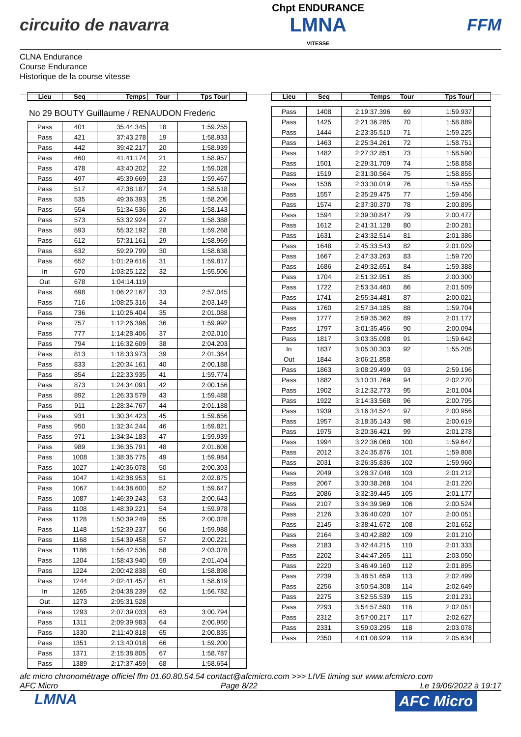circuito de navarra
Chpt ENDURANCE
LMNA
VITESSE
FFM
CLNA Endurance
Course Endurance
Historique de la course vitesse
| Lieu | Seq | Temps | Tour | Tps Tour | |
| --- | --- | --- | --- | --- | --- |
No 29 BOUTY Guillaume / RENAUDON Frederic
| Pass | 401 | 35:44.345 | 18 | 1:59.255 | |
| Pass | 421 | 37:43.278 | 19 | 1:58.933 | |
| Pass | 442 | 39:42.217 | 20 | 1:58.939 | |
| Pass | 460 | 41:41.174 | 21 | 1:58.957 | |
| Pass | 478 | 43:40.202 | 22 | 1:59.028 | |
| Pass | 497 | 45:39.669 | 23 | 1:59.467 | |
| Pass | 517 | 47:38.187 | 24 | 1:58.518 | |
| Pass | 535 | 49:36.393 | 25 | 1:58.206 | |
| Pass | 554 | 51:34.536 | 26 | 1:58.143 | |
| Pass | 573 | 53:32.924 | 27 | 1:58.388 | |
| Pass | 593 | 55:32.192 | 28 | 1:59.268 | |
| Pass | 612 | 57:31.161 | 29 | 1:58.969 | |
| Pass | 632 | 59:29.799 | 30 | 1:58.638 | |
| Pass | 652 | 1:01:29.616 | 31 | 1:59.817 | |
| In | 670 | 1:03:25.122 | 32 | 1:55.506 | |
| Out | 678 | 1:04:14.119 | | | |
| Pass | 698 | 1:06:22.167 | 33 | 2:57.045 | |
| Pass | 716 | 1:08:25.316 | 34 | 2:03.149 | |
| Pass | 736 | 1:10:26.404 | 35 | 2:01.088 | |
| Pass | 757 | 1:12:26.396 | 36 | 1:59.992 | |
| Pass | 777 | 1:14:28.406 | 37 | 2:02.010 | |
| Pass | 794 | 1:16:32.609 | 38 | 2:04.203 | |
| Pass | 813 | 1:18:33.973 | 39 | 2:01.364 | |
| Pass | 833 | 1:20:34.161 | 40 | 2:00.188 | |
| Pass | 854 | 1:22:33.935 | 41 | 1:59.774 | |
| Pass | 873 | 1:24:34.091 | 42 | 2:00.156 | |
| Pass | 892 | 1:26:33.579 | 43 | 1:59.488 | |
| Pass | 911 | 1:28:34.767 | 44 | 2:01.188 | |
| Pass | 931 | 1:30:34.423 | 45 | 1:59.656 | |
| Pass | 950 | 1:32:34.244 | 46 | 1:59.821 | |
| Pass | 971 | 1:34:34.183 | 47 | 1:59.939 | |
| Pass | 989 | 1:36:35.791 | 48 | 2:01.608 | |
| Pass | 1008 | 1:38:35.775 | 49 | 1:59.984 | |
| Pass | 1027 | 1:40:36.078 | 50 | 2:00.303 | |
| Pass | 1047 | 1:42:38.953 | 51 | 2:02.875 | |
| Pass | 1067 | 1:44:38.600 | 52 | 1:59.647 | |
| Pass | 1087 | 1:46:39.243 | 53 | 2:00.643 | |
| Pass | 1108 | 1:48:39.221 | 54 | 1:59.978 | |
| Pass | 1128 | 1:50:39.249 | 55 | 2:00.028 | |
| Pass | 1148 | 1:52:39.237 | 56 | 1:59.988 | |
| Pass | 1168 | 1:54:39.458 | 57 | 2:00.221 | |
| Pass | 1186 | 1:56:42.536 | 58 | 2:03.078 | |
| Pass | 1204 | 1:58:43.940 | 59 | 2:01.404 | |
| Pass | 1224 | 2:00:42.838 | 60 | 1:58.898 | |
| Pass | 1244 | 2:02:41.457 | 61 | 1:58.619 | |
| In | 1265 | 2:04:38.239 | 62 | 1:56.782 | |
| Out | 1273 | 2:05:31.528 | | | |
| Pass | 1293 | 2:07:39.033 | 63 | 3:00.794 | |
| Pass | 1311 | 2:09:39.983 | 64 | 2:00.950 | |
| Pass | 1330 | 2:11:40.818 | 65 | 2:00.835 | |
| Pass | 1351 | 2:13:40.018 | 66 | 1:59.200 | |
| Pass | 1371 | 2:15:38.805 | 67 | 1:58.787 | |
| Pass | 1389 | 2:17:37.459 | 68 | 1:58.654 | |
| Lieu | Seq | Temps | Tour | Tps Tour | |
| --- | --- | --- | --- | --- | --- |
| Pass | 1408 | 2:19:37.396 | 69 | 1:59.937 | |
| Pass | 1425 | 2:21:36.285 | 70 | 1:58.889 | |
| Pass | 1444 | 2:23:35.510 | 71 | 1:59.225 | |
| Pass | 1463 | 2:25:34.261 | 72 | 1:58.751 | |
| Pass | 1482 | 2:27:32.851 | 73 | 1:58.590 | |
| Pass | 1501 | 2:29:31.709 | 74 | 1:58.858 | |
| Pass | 1519 | 2:31:30.564 | 75 | 1:58.855 | |
| Pass | 1536 | 2:33:30.019 | 76 | 1:59.455 | |
| Pass | 1557 | 2:35:29.475 | 77 | 1:59.456 | |
| Pass | 1574 | 2:37:30.370 | 78 | 2:00.895 | |
| Pass | 1594 | 2:39:30.847 | 79 | 2:00.477 | |
| Pass | 1612 | 2:41:31.128 | 80 | 2:00.281 | |
| Pass | 1631 | 2:43:32.514 | 81 | 2:01.386 | |
| Pass | 1648 | 2:45:33.543 | 82 | 2:01.029 | |
| Pass | 1667 | 2:47:33.263 | 83 | 1:59.720 | |
| Pass | 1686 | 2:49:32.651 | 84 | 1:59.388 | |
| Pass | 1704 | 2:51:32.951 | 85 | 2:00.300 | |
| Pass | 1722 | 2:53:34.460 | 86 | 2:01.509 | |
| Pass | 1741 | 2:55:34.481 | 87 | 2:00.021 | |
| Pass | 1760 | 2:57:34.185 | 88 | 1:59.704 | |
| Pass | 1777 | 2:59:35.362 | 89 | 2:01.177 | |
| Pass | 1797 | 3:01:35.456 | 90 | 2:00.094 | |
| Pass | 1817 | 3:03:35.098 | 91 | 1:59.642 | |
| In | 1837 | 3:05:30.303 | 92 | 1:55.205 | |
| Out | 1844 | 3:06:21.858 | | | |
| Pass | 1863 | 3:08:29.499 | 93 | 2:59.196 | |
| Pass | 1882 | 3:10:31.769 | 94 | 2:02.270 | |
| Pass | 1902 | 3:12:32.773 | 95 | 2:01.004 | |
| Pass | 1922 | 3:14:33.568 | 96 | 2:00.795 | |
| Pass | 1939 | 3:16:34.524 | 97 | 2:00.956 | |
| Pass | 1957 | 3:18:35.143 | 98 | 2:00.619 | |
| Pass | 1975 | 3:20:36.421 | 99 | 2:01.278 | |
| Pass | 1994 | 3:22:36.068 | 100 | 1:59.647 | |
| Pass | 2012 | 3:24:35.876 | 101 | 1:59.808 | |
| Pass | 2031 | 3:26:35.836 | 102 | 1:59.960 | |
| Pass | 2049 | 3:28:37.048 | 103 | 2:01.212 | |
| Pass | 2067 | 3:30:38.268 | 104 | 2:01.220 | |
| Pass | 2086 | 3:32:39.445 | 105 | 2:01.177 | |
| Pass | 2107 | 3:34:39.969 | 106 | 2:00.524 | |
| Pass | 2126 | 3:36:40.020 | 107 | 2:00.051 | |
| Pass | 2145 | 3:38:41.672 | 108 | 2:01.652 | |
| Pass | 2164 | 3:40:42.882 | 109 | 2:01.210 | |
| Pass | 2183 | 3:42:44.215 | 110 | 2:01.333 | |
| Pass | 2202 | 3:44:47.265 | 111 | 2:03.050 | |
| Pass | 2220 | 3:46:49.160 | 112 | 2:01.895 | |
| Pass | 2239 | 3:48:51.659 | 113 | 2:02.499 | |
| Pass | 2256 | 3:50:54.308 | 114 | 2:02.649 | |
| Pass | 2275 | 3:52:55.539 | 115 | 2:01.231 | |
| Pass | 2293 | 3:54:57.590 | 116 | 2:02.051 | |
| Pass | 2312 | 3:57:00.217 | 117 | 2:02.627 | |
| Pass | 2331 | 3:59:03.295 | 118 | 2:03.078 | |
| Pass | 2350 | 4:01:08.929 | 119 | 2:05.634 | |
afc micro chronométrage officiel ffm 01.60.80.54.54 contact@afcmicro.com >>> LIVE timing sur www.afcmicro.com
AFC Micro Page 8/22 Le 19/06/2022 à 19:17
LMNA
AFC Micro